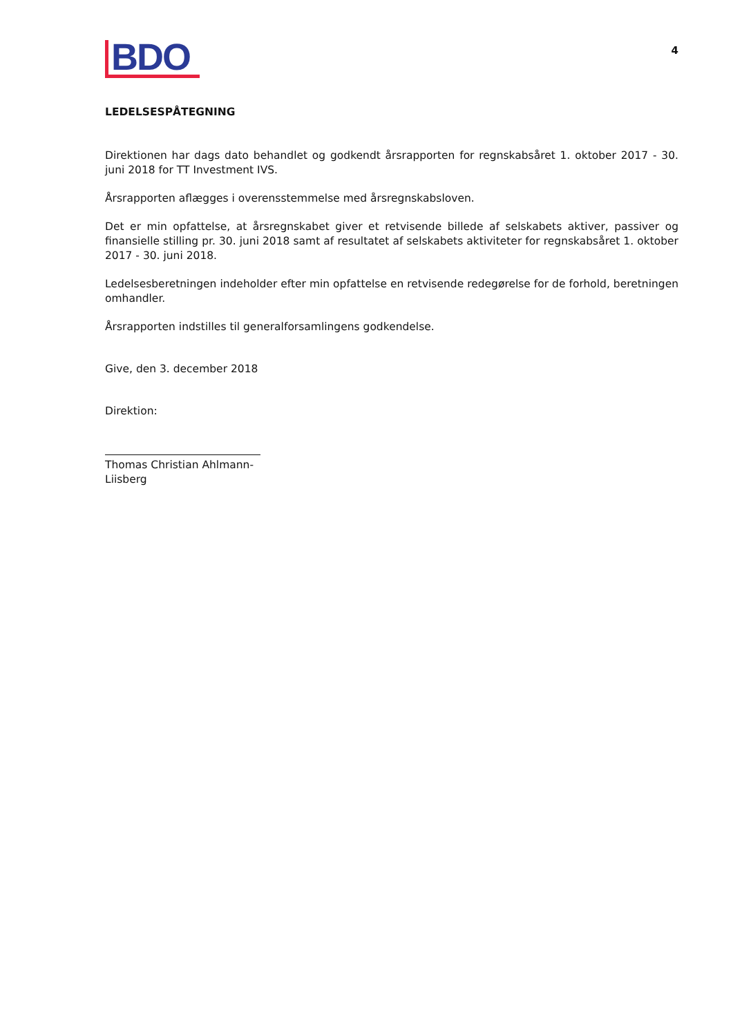BDO
4
LEDELSESPÅTEGNING
Direktionen har dags dato behandlet og godkendt årsrapporten for regnskabsåret 1. oktober 2017 - 30. juni 2018 for TT Investment IVS.
Årsrapporten aflægges i overensstemmelse med årsregnskabsloven.
Det er min opfattelse, at årsregnskabet giver et retvisende billede af selskabets aktiver, passiver og finansielle stilling pr. 30. juni 2018 samt af resultatet af selskabets aktiviteter for regnskabsåret 1. oktober 2017 - 30. juni 2018.
Ledelsesberetningen indeholder efter min opfattelse en retvisende redegørelse for de forhold, beretningen omhandler.
Årsrapporten indstilles til generalforsamlingens godkendelse.
Give, den 3. december 2018
Direktion:
Thomas Christian Ahlmann-Liisberg